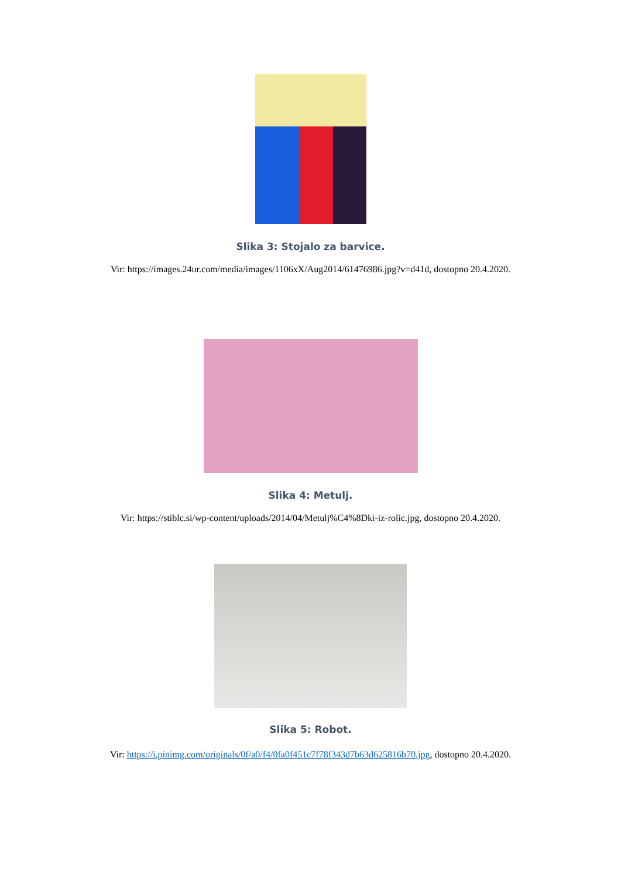Slika 3: Stojalo za barvice.
Vir: https://images.24ur.com/media/images/1106xX/Aug2014/61476986.jpg?v=d41d, dostopno 20.4.2020.
Slika 4: Metulj.
Vir: https://stiblc.si/wp-content/uploads/2014/04/Metulj%C4%8Dki-iz-rolic.jpg, dostopno 20.4.2020.
Slika 5: Robot.
Vir: https://i.pinimg.com/originals/0f/a0/f4/0fa0f451c7f78f343d7b63d625816b70.jpg, dostopno 20.4.2020.